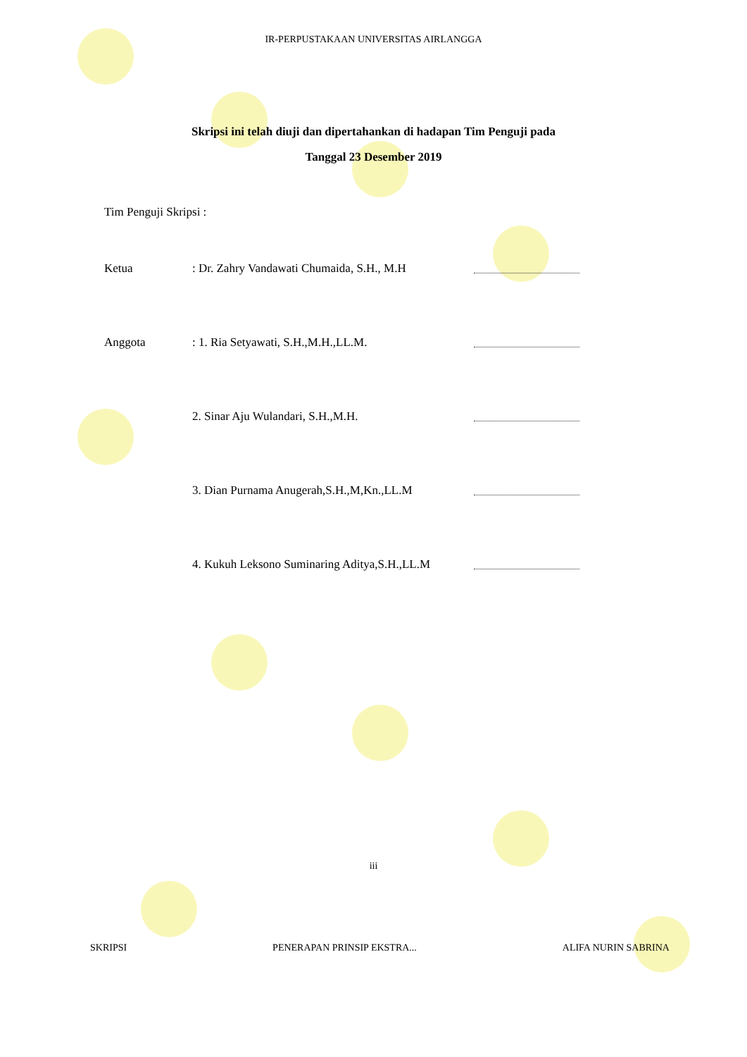IR-PERPUSTAKAAN UNIVERSITAS AIRLANGGA
Skripsi ini telah diuji dan dipertahankan di hadapan Tim Penguji pada
Tanggal 23 Desember 2019
Tim Penguji Skripsi :
Ketua : Dr. Zahry Vandawati Chumaida, S.H., M.H
Anggota : 1. Ria Setyawati, S.H.,M.H.,LL.M.
2. Sinar Aju Wulandari, S.H.,M.H.
3. Dian Purnama Anugerah,S.H.,M,Kn.,LL.M
4. Kukuh Leksono Suminaring Aditya,S.H.,LL.M
iii
SKRIPSI PENERAPAN PRINSIP EKSTRA... ALIFA NURIN SABRINA